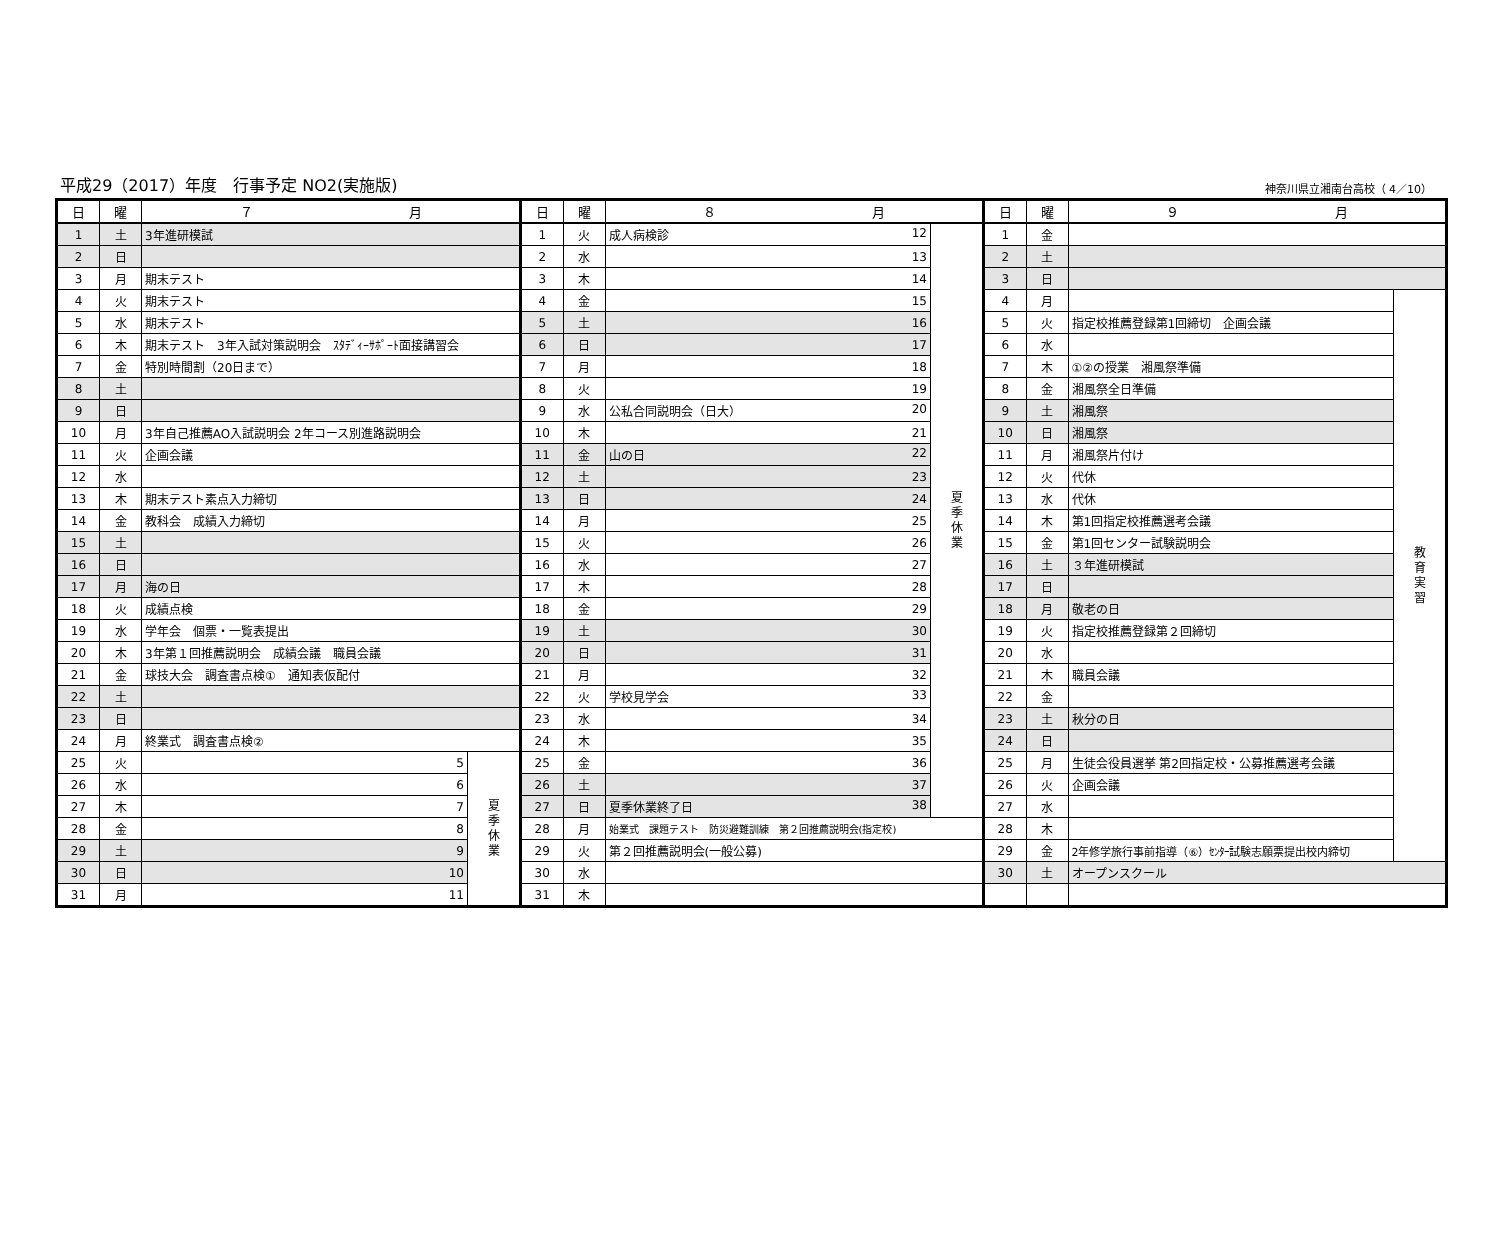平成29（2017）年度　行事予定 NO2(実施版)
神奈川県立湘南台高校（ 4／10）
| 日 | 曜 | ７ 月 | |
| --- | --- | --- | --- |
| 1 | 土 | 3年進研模試 | |
| 2 | 日 | | |
| 3 | 月 | 期末テスト | |
| 4 | 火 | 期末テスト | |
| 5 | 水 | 期末テスト | |
| 6 | 木 | 期末テスト 3年入試対策説明会 ｽﾀﾃﾞｨｰｻﾎﾟｰﾄ面接講習会 | |
| 7 | 金 | 特別時間割（20日まで） | |
| 8 | 土 | | |
| 9 | 日 | | |
| 10 | 月 | 3年自己推薦AO入試説明会 2年コース別進路説明会 | |
| 11 | 火 | 企画会議 | |
| 12 | 水 | | |
| 13 | 木 | 期末テスト素点入力締切 | |
| 14 | 金 | 教科会 成績入力締切 | |
| 15 | 土 | | |
| 16 | 日 | | |
| 17 | 月 | 海の日 | |
| 18 | 火 | 成績点検 | |
| 19 | 水 | 学年会 個票・一覧表提出 | |
| 20 | 木 | 3年第１回推薦説明会 成績会議 職員会議 | |
| 21 | 金 | 球技大会 調査書点検① 通知表仮配付 | |
| 22 | 土 | | |
| 23 | 日 | | |
| 24 | 月 | 終業式 調査書点検② | |
| 25 | 火 | 5 | 夏 季 休 業 |
| 26 | 水 | 6 | |
| 27 | 木 | 7 | |
| 28 | 金 | 8 | |
| 29 | 土 | 9 | |
| 30 | 日 | 10 | |
| 31 | 月 | 11 | |
| 日 | 曜 | ８ 月 | |
| --- | --- | --- | --- |
| 1 | 火 | 成人病検診 12 | 夏 季 休 業 |
| 2 | 水 | 13 | |
| 3 | 木 | 14 | |
| 4 | 金 | 15 | |
| 5 | 土 | 16 | |
| 6 | 日 | 17 | |
| 7 | 月 | 18 | |
| 8 | 火 | 19 | |
| 9 | 水 | 公私合同説明会（日大） 20 | |
| 10 | 木 | 21 | |
| 11 | 金 | 山の日 22 | |
| 12 | 土 | 23 | |
| 13 | 日 | 24 | |
| 14 | 月 | 25 | |
| 15 | 火 | 26 | |
| 16 | 水 | 27 | |
| 17 | 木 | 28 | |
| 18 | 金 | 29 | |
| 19 | 土 | 30 | |
| 20 | 日 | 31 | |
| 21 | 月 | 32 | |
| 22 | 火 | 学校見学会 33 | |
| 23 | 水 | 34 | |
| 24 | 木 | 35 | |
| 25 | 金 | 36 | |
| 26 | 土 | 37 | |
| 27 | 日 | 夏季休業終了日 38 | |
| 28 | 月 | 始業式 課題テスト 防災避難訓練 第２回推薦説明会(指定校) | |
| 29 | 火 | 第２回推薦説明会(一般公募) | |
| 30 | 水 | | |
| 31 | 木 | | |
| 日 | 曜 | ９ 月 | |
| --- | --- | --- | --- |
| 1 | 金 | | |
| 2 | 土 | | |
| 3 | 日 | | |
| 4 | 月 | | 教 育 実 習 |
| 5 | 火 | 指定校推薦登録第1回締切 企画会議 | |
| 6 | 水 | | |
| 7 | 木 | ①②の授業 湘風祭準備 | |
| 8 | 金 | 湘風祭全日準備 | |
| 9 | 土 | 湘風祭 | |
| 10 | 日 | 湘風祭 | |
| 11 | 月 | 湘風祭片付け | |
| 12 | 火 | 代休 | |
| 13 | 水 | 代休 | |
| 14 | 木 | 第1回指定校推薦選考会議 | |
| 15 | 金 | 第1回センター試験説明会 | |
| 16 | 土 | ３年進研模試 | |
| 17 | 日 | | |
| 18 | 月 | 敬老の日 | |
| 19 | 火 | 指定校推薦登録第２回締切 | |
| 20 | 水 | | |
| 21 | 木 | 職員会議 | |
| 22 | 金 | | |
| 23 | 土 | 秋分の日 | |
| 24 | 日 | | |
| 25 | 月 | 生徒会役員選挙 第2回指定校・公募推薦選考会議 | |
| 26 | 火 | 企画会議 | |
| 27 | 水 | | |
| 28 | 木 | | |
| 29 | 金 | 2年修学旅行事前指導（⑥）ｾﾝﾀｰ試験志願票提出校内締切 | |
| 30 | 土 | オープンスクール | |